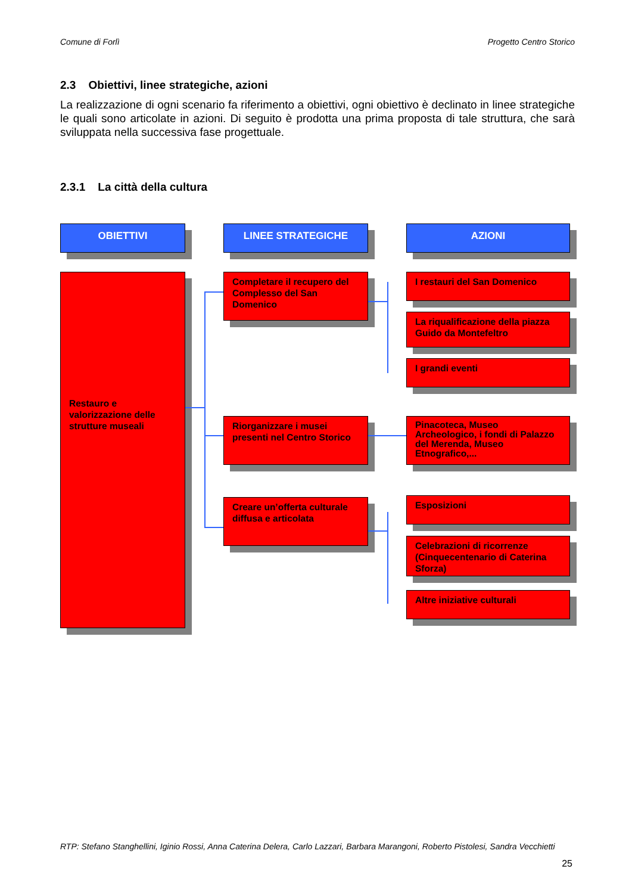Comune di Forlì Progetto Centro Storico
2.3 Obiettivi, linee strategiche, azioni
La realizzazione di ogni scenario fa riferimento a obiettivi, ogni obiettivo è declinato in linee strategiche le quali sono articolate in azioni. Di seguito è prodotta una prima proposta di tale struttura, che sarà sviluppata nella successiva fase progettuale.
2.3.1 La città della cultura
OBIETTIVI LINEE STRATEGICHE AZIONI
Restauro e valorizzazione delle strutture museali
Completare il recupero del Complesso del San Domenico
Riorganizzare i musei presenti nel Centro Storico
Creare un’offerta culturale diffusa e articolata
I restauri del San Domenico
La riqualificazione della piazza Guido da Montefeltro
I grandi eventi
Pinacoteca, Museo Archeologico, i fondi di Palazzo del Merenda, Museo Etnografico,...
Esposizioni
Celebrazioni di ricorrenze (Cinquecentenario di Caterina Sforza)
Altre iniziative culturali
RTP: Stefano Stanghellini, Iginio Rossi, Anna Caterina Delera, Carlo Lazzari, Barbara Marangoni, Roberto Pistolesi, Sandra Vecchietti
25